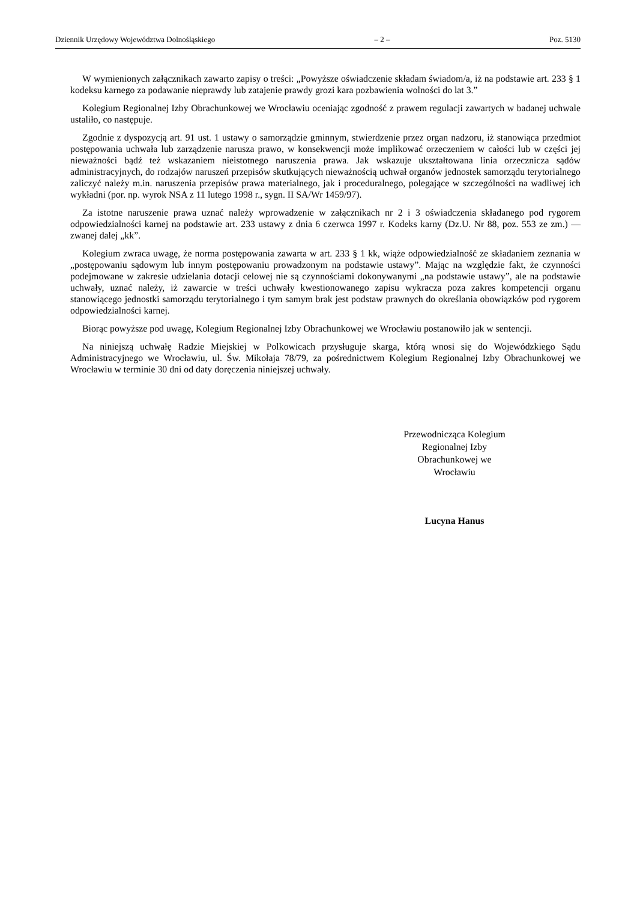Dziennik Urzędowy Województwa Dolnośląskiego – 2 – Poz. 5130
W wymienionych załącznikach zawarto zapisy o treści: „Powyższe oświadczenie składam świadom/a, iż na podstawie art. 233 § 1 kodeksu karnego za podawanie nieprawdy lub zatajenie prawdy grozi kara pozbawienia wolności do lat 3.”
Kolegium Regionalnej Izby Obrachunkowej we Wrocławiu oceniając zgodność z prawem regulacji zawartych w badanej uchwale ustaliło, co następuje.
Zgodnie z dyspozycją art. 91 ust. 1 ustawy o samorządzie gminnym, stwierdzenie przez organ nadzoru, iż stanowiąca przedmiot postępowania uchwała lub zarządzenie narusza prawo, w konsekwencji może implikować orzeczeniem w całości lub w części jej nieważności bądź też wskazaniem nieistotnego naruszenia prawa. Jak wskazuje ukształtowana linia orzecznicza sądów administracyjnych, do rodzajów naruszeń przepisów skutkujących nieważnością uchwał organów jednostek samorządu terytorialnego zaliczyć należy m.in. naruszenia przepisów prawa materialnego, jak i proceduralnego, polegające w szczególności na wadliwej ich wykładni (por. np. wyrok NSA z 11 lutego 1998 r., sygn. II SA/Wr 1459/97).
Za istotne naruszenie prawa uznać należy wprowadzenie w załącznikach nr 2 i 3 oświadczenia składanego pod rygorem odpowiedzialności karnej na podstawie art. 233 ustawy z dnia 6 czerwca 1997 r. Kodeks karny (Dz.U. Nr 88, poz. 553 ze zm.) — zwanej dalej „kk”.
Kolegium zwraca uwagę, że norma postępowania zawarta w art. 233 § 1 kk, wiąże odpowiedzialność ze składaniem zeznania w „postępowaniu sądowym lub innym postępowaniu prowadzonym na podstawie ustawy”. Mając na względzie fakt, że czynności podejmowane w zakresie udzielania dotacji celowej nie są czynnościami dokonywanymi „na podstawie ustawy”, ale na podstawie uchwały, uznać należy, iż zawarcie w treści uchwały kwestionowanego zapisu wykracza poza zakres kompetencji organu stanowiącego jednostki samorządu terytorialnego i tym samym brak jest podstaw prawnych do określania obowiązków pod rygorem odpowiedzialności karnej.
Biorąc powyższe pod uwagę, Kolegium Regionalnej Izby Obrachunkowej we Wrocławiu postanowiło jak w sentencji.
Na niniejszą uchwałę Radzie Miejskiej w Polkowicach przysługuje skarga, którą wnosi się do Wojewódzkiego Sądu Administracyjnego we Wrocławiu, ul. Św. Mikołaja 78/79, za pośrednictwem Kolegium Regionalnej Izby Obrachunkowej we Wrocławiu w terminie 30 dni od daty doręczenia niniejszej uchwały.
Przewodnicząca Kolegium
Regionalnej Izby
Obrachunkowej we
Wrocławiu
Lucyna Hanus